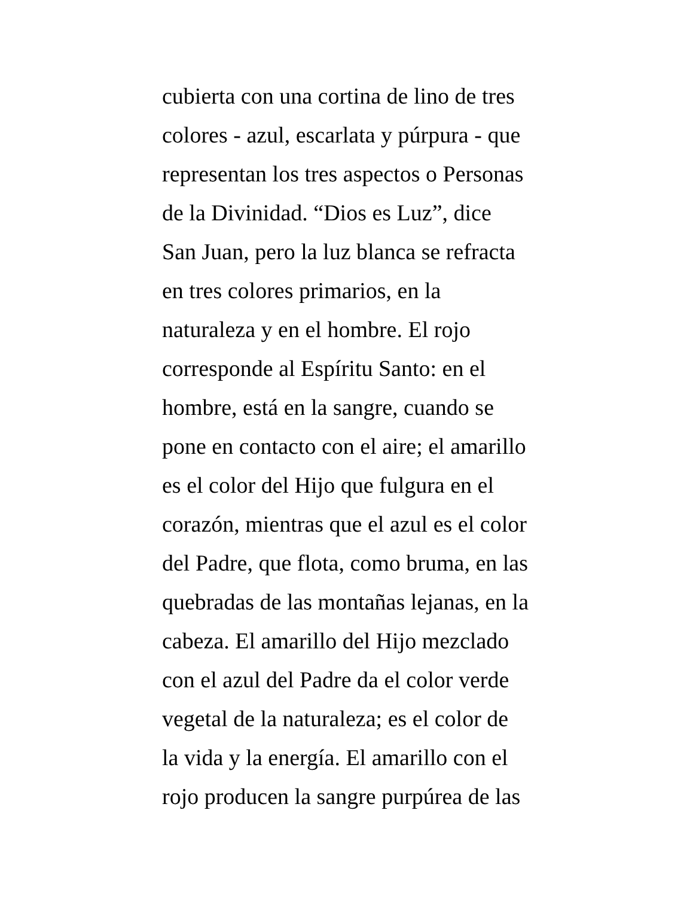cubierta con una cortina de lino de tres
colores - azul, escarlata y púrpura - que
representan los tres aspectos o Personas
de la Divinidad. “Dios es Luz”, dice
San Juan, pero la luz blanca se refracta
en tres colores primarios, en la
naturaleza y en el hombre. El rojo
corresponde al Espíritu Santo: en el
hombre, está en la sangre, cuando se
pone en contacto con el aire; el amarillo
es el color del Hijo que fulgura en el
corazón, mientras que el azul es el color
del Padre, que flota, como bruma, en las
quebradas de las montañas lejanas, en la
cabeza. El amarillo del Hijo mezclado
con el azul del Padre da el color verde
vegetal de la naturaleza; es el color de
la vida y la energía. El amarillo con el
rojo producen la sangre purpúrea de las